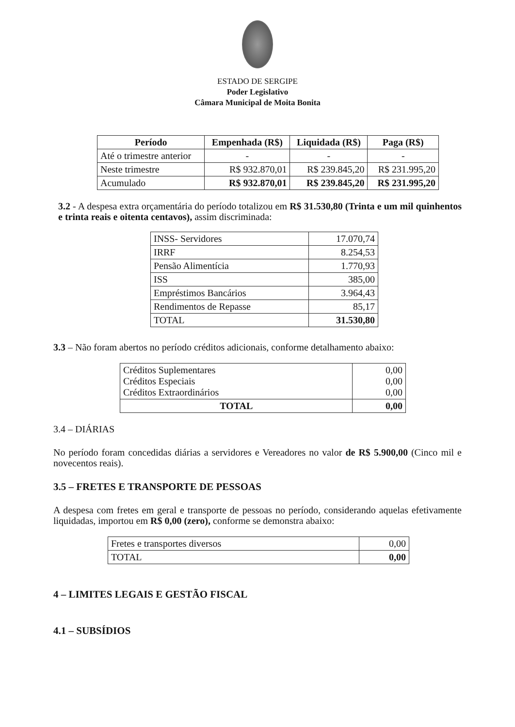ESTADO DE SERGIPE
Poder Legislativo
Câmara Municipal de Moita Bonita
| Período | Empenhada (R$) | Liquidada (R$) | Paga (R$) |
| --- | --- | --- | --- |
| Até o trimestre anterior | - | - | - |
| Neste trimestre | R$ 932.870,01 | R$ 239.845,20 | R$ 231.995,20 |
| Acumulado | R$ 932.870,01 | R$ 239.845,20 | R$ 231.995,20 |
3.2 - A despesa extra orçamentária do período totalizou em R$ 31.530,80 (Trinta e um mil quinhentos e trinta reais e oitenta centavos), assim discriminada:
| INSS- Servidores | 17.070,74 |
| IRRF | 8.254,53 |
| Pensão Alimentícia | 1.770,93 |
| ISS | 385,00 |
| Empréstimos Bancários | 3.964,43 |
| Rendimentos de Repasse | 85,17 |
| TOTAL | 31.530,80 |
3.3 – Não foram abertos no período créditos adicionais, conforme detalhamento abaixo:
| Créditos Suplementares Créditos Especiais Créditos Extraordinários | 0,00 0,00 0,00 |
| TOTAL | 0,00 |
3.4 – DIÁRIAS
No período foram concedidas diárias a servidores e Vereadores no valor de R$ 5.900,00 (Cinco mil e novecentos reais).
3.5 – FRETES E TRANSPORTE DE PESSOAS
A despesa com fretes em geral e transporte de pessoas no período, considerando aquelas efetivamente liquidadas, importou em R$ 0,00 (zero), conforme se demonstra abaixo:
| Fretes e transportes diversos | 0,00 |
| TOTAL | 0,00 |
4 – LIMITES LEGAIS E GESTÃO FISCAL
4.1 – SUBSÍDIOS